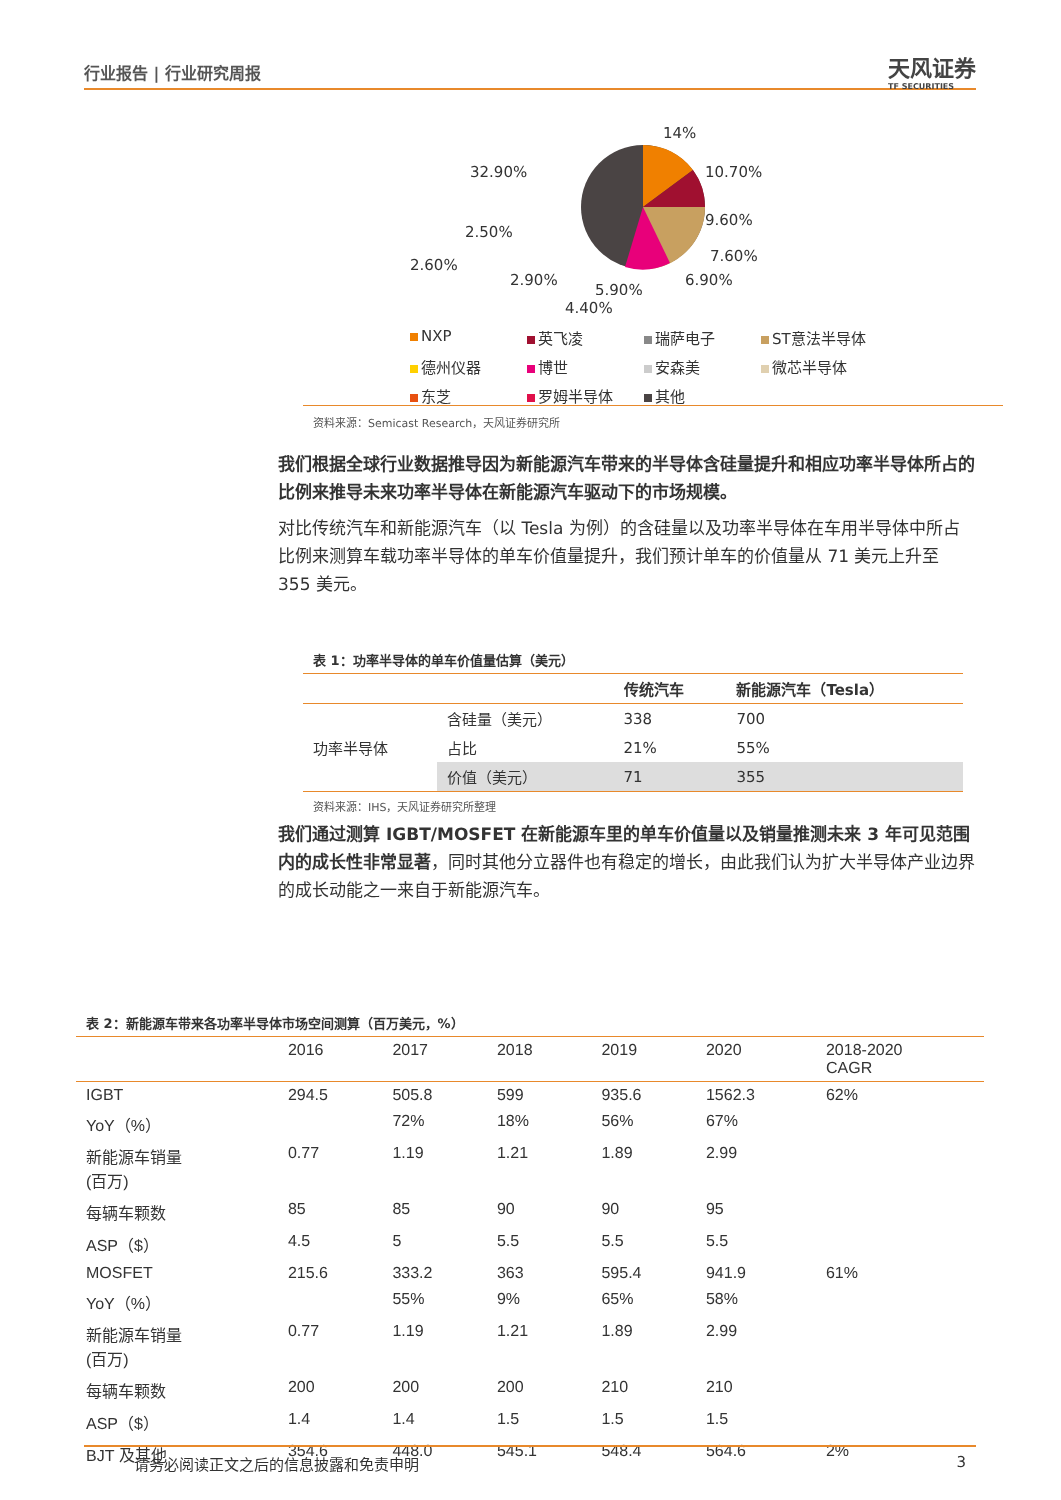行业报告 | 行业研究周报
天风证券
TF SECURITIES
14%
10.70%
9.60%
7.60%
6.90%
5.90%
32.90%
2.50%
2.60%
2.90%
4.40%
NXP 英飞凌 瑞萨电子 ST意法半导体 德州仪器 博世 安森美 微芯半导体 东芝 罗姆半导体 其他
资料来源：Semicast Research，天风证券研究所
我们根据全球行业数据推导因为新能源汽车带来的半导体含硅量提升和相应功率半导体所占的比例来推导未来功率半导体在新能源汽车驱动下的市场规模。
对比传统汽车和新能源汽车（以 Tesla 为例）的含硅量以及功率半导体在车用半导体中所占比例来测算车载功率半导体的单车价值量提升，我们预计单车的价值量从 71 美元上升至 355 美元。
表 1：功率半导体的单车价值量估算（美元）
| | | 传统汽车 | 新能源汽车（Tesla） |
| 功率半导体 | 含硅量（美元） | 338 | 700 |
| | 占比 | 21% | 55% |
| | 价值（美元） | 71 | 355 |
资料来源：IHS，天风证券研究所整理
我们通过测算 IGBT/MOSFET 在新能源车里的单车价值量以及销量推测未来 3 年可见范围内的成长性非常显著，同时其他分立器件也有稳定的增长，由此我们认为扩大半导体产业边界的成长动能之一来自于新能源汽车。
表 2：新能源车带来各功率半导体市场空间测算（百万美元，%）
| | 2016 | 2017 | 2018 | 2019 | 2020 | 2018-2020 CAGR |
| --- | --- | --- | --- | --- | --- | --- |
| IGBT | 294.5 | 505.8 | 599 | 935.6 | 1562.3 | 62% |
| YoY（%） | | 72% | 18% | 56% | 67% | |
| 新能源车销量 (百万) | 0.77 | 1.19 | 1.21 | 1.89 | 2.99 | |
| 每辆车颗数 | 85 | 85 | 90 | 90 | 95 | |
| ASP（$） | 4.5 | 5 | 5.5 | 5.5 | 5.5 | |
| MOSFET | 215.6 | 333.2 | 363 | 595.4 | 941.9 | 61% |
| YoY（%） | | 55% | 9% | 65% | 58% | |
| 新能源车销量 (百万) | 0.77 | 1.19 | 1.21 | 1.89 | 2.99 | |
| 每辆车颗数 | 200 | 200 | 200 | 210 | 210 | |
| ASP（$） | 1.4 | 1.4 | 1.5 | 1.5 | 1.5 | |
| BJT 及其他 | 354.6 | 448.0 | 545.1 | 548.4 | 564.6 | 2% |
请务必阅读正文之后的信息披露和免责申明 3